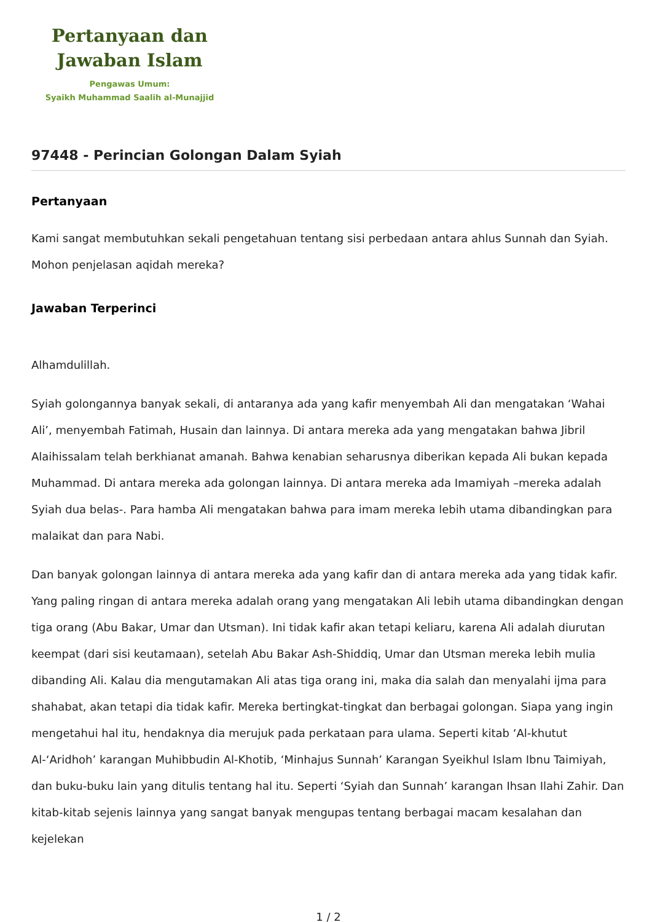Pertanyaan dan
Jawaban Islam
Pengawas Umum:
Syaikh Muhammad Saalih al-Munajjid
97448 - Perincian Golongan Dalam Syiah
Pertanyaan
Kami sangat membutuhkan sekali pengetahuan tentang sisi perbedaan antara ahlus Sunnah dan Syiah. Mohon penjelasan aqidah mereka?
Jawaban Terperinci
Alhamdulillah.
Syiah golongannya banyak sekali, di antaranya ada yang kafir menyembah Ali dan mengatakan ‘Wahai Ali’, menyembah Fatimah, Husain dan lainnya. Di antara mereka ada yang mengatakan bahwa Jibril Alaihissalam telah berkhianat amanah. Bahwa kenabian seharusnya diberikan kepada Ali bukan kepada Muhammad. Di antara mereka ada golongan lainnya. Di antara mereka ada Imamiyah –mereka adalah Syiah dua belas-. Para hamba Ali mengatakan bahwa para imam mereka lebih utama dibandingkan para malaikat dan para Nabi.
Dan banyak golongan lainnya di antara mereka ada yang kafir dan di antara mereka ada yang tidak kafir. Yang paling ringan di antara mereka adalah orang yang mengatakan Ali lebih utama dibandingkan dengan tiga orang (Abu Bakar, Umar dan Utsman). Ini tidak kafir akan tetapi keliaru, karena Ali adalah diurutan keempat (dari sisi keutamaan), setelah Abu Bakar Ash-Shiddiq, Umar dan Utsman mereka lebih mulia dibanding Ali. Kalau dia mengutamakan Ali atas tiga orang ini, maka dia salah dan menyalahi ijma para shahabat, akan tetapi dia tidak kafir. Mereka bertingkat-tingkat dan berbagai golongan. Siapa yang ingin mengetahui hal itu, hendaknya dia merujuk pada perkataan para ulama. Seperti kitab ‘Al-khutut Al-‘Aridhoh’ karangan Muhibbudin Al-Khotib, ‘Minhajus Sunnah’ Karangan Syeikhul Islam Ibnu Taimiyah, dan buku-buku lain yang ditulis tentang hal itu. Seperti ‘Syiah dan Sunnah’ karangan Ihsan Ilahi Zahir. Dan kitab-kitab sejenis lainnya yang sangat banyak mengupas tentang berbagai macam kesalahan dan kejelekan
1 / 2